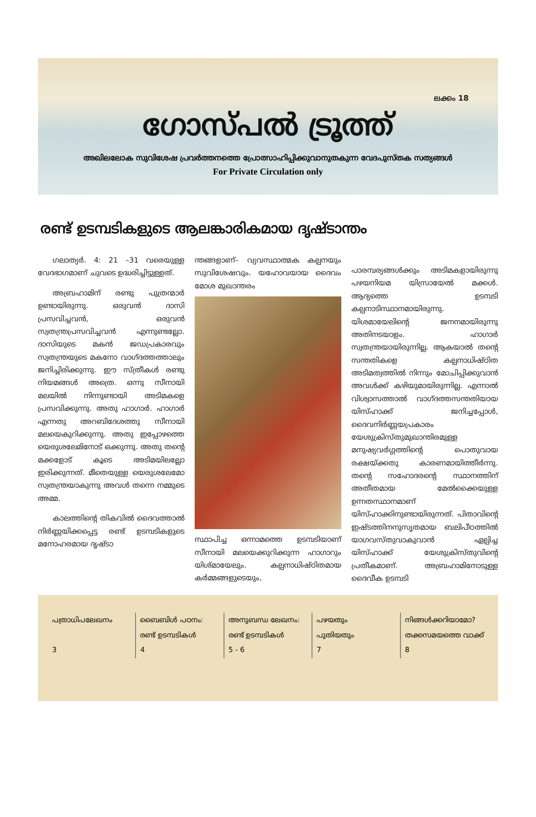ലക്കം 18
ഗോസ്പൽ ട്രൂത്ത്
അഖിലലോക സുവിശേഷ പ്രവർത്തനത്തെ പ്രോത്സാഹിപ്പിക്കുവാനുതകുന്ന വേദപുസ്തക സത്യങ്ങൾ
For Private Circulation only
രണ്ട് ഉടമ്പടികളുടെ ആലങ്കാരികമായ ദൃഷ്ടാന്തം
ഗലാത്യർ. 4: 21 –31 വരെയുള്ള വേദഭാഗമാണ് ചുവടെ ഉദ്ധരിച്ചിട്ടുള്ളത്.
അബ്രഹാമിന് രണ്ടു പുത്രന്മാർ ഉണ്ടായിരുന്നു. ഒരുവൻ ദാസി പ്രസവിച്ചവൻ, ഒരുവൻ സ്വതന്ത്രപ്രസവിച്ചവൻ എന്നുണ്ടല്ലോ. ദാസിയുടെ മകൻ ജഡപ്രകാരവും സ്വതന്ത്രയുടെ മകനോ വാഗ്ദത്തത്താലും ജനിച്ചിരിക്കുന്നു. ഈ സ്ത്രീകൾ രണ്ടു നിയമങ്ങൾ അത്രെ. ഒന്നു സീനായി മലയിൽ നിന്നുണ്ടായി അടിമകളെ പ്രസവിക്കുന്നു. അതു ഹാഗാർ. ഹാഗാർ എന്നതു അറബിദേശത്തു സീനായി മലയെകുറിക്കുന്നു. അതു ഇപ്പോഴത്തെ യെരുശലേമിനോട് ഒക്കുന്നു. അതു തന്റെ മക്കളോട് കൂടെ അടിമയിലല്ലോ ഇരിക്കുന്നത്. മീതെയുള്ള യെരുശലേമോ സ്വതന്ത്രയാകുന്നു അവൾ തന്നെ നമ്മുടെ അമ്മ.
കാലത്തിന്റെ തികവിൽ ദൈവത്താൽ നിർണ്ണയിക്കപ്പെട്ട രണ്ട് ഉടമ്പടികളുടെ മനോഹരമായ ദൃഷ്ടാ
ന്തങ്ങളാണ്– വ്യവസ്ഥാത്മക കല്പനയും സുവിശേഷവും. യഹോവയായ ദൈവം മോശ മുഖാന്തരം
സ്ഥാപിച്ച ഒന്നാമത്തെ ഉടമ്പടിയാണ് സീനായി മലയെക്കുറിക്കുന്ന ഹാഗാറും യിശ്മായേലും. കല്പനാധിഷ്ഠിതമായ കർമ്മങ്ങളുടെയും,
പാരമ്പര്യങ്ങൾക്കും അടിമകളായിരുന്നു പഴയനിയമ യിസ്രായേൽ മക്കൾ. ആദ്യത്തെ ഉടമ്പടി കല്പനാടിസ്ഥാനമായിരുന്നു. യിശമായേലിന്റെ ജനനമായിരുന്നു അതിനടയാളം. ഹാഗാർ സ്വതന്ത്രയായിരുന്നില്ല. ആകയാൽ തന്റെ സന്തതികളെ കല്പനാധിഷ്ഠിത അടിമത്വത്തിൽ നിന്നും മോചിപ്പിക്കുവാൻ അവൾക്ക് കഴിയുമായിരുന്നില്ല. എന്നാൽ വിശ്വാസത്താൽ വാഗ്ദത്തസന്തതിയായ യിസ്ഹാക്ക് ജനിച്ചപ്പോൾ, ദൈവനിർണ്ണയപ്രകാരം യേശുക്രിസ്തുമുഖാന്തിരമുള്ള മനുഷ്യവർഗ്ഗത്തിന്റെ പൊതുവായ രക്ഷയ്ക്കതു കാരണമായിത്തീർന്നു. തന്റെ സഹോദരന്റെ സ്ഥാനത്തിന് അതീതമായ മേൽക്കൈയുള്ള ഉന്നതസ്ഥാനമാണ് യിസ്ഹാക്കിനുണ്ടായിരുന്നത്. പിതാവിന്റെ ഇഷ്ടത്തിനനുസൃതമായ ബലിപീഠത്തിൽ യാഗവസ്തുവാകുവാൻ ഏല്പിച്ച യിസ്ഹാക്ക് യേശുക്രിസ്തുവിന്റെ പ്രതീകമാണ്. അബ്രഹാമിനോടുള്ള ദൈവീക ഉടമ്പടി
പത്രാധിപലേഖനം
3
ബൈബിൾ പഠനം:
രണ്ട് ഉടമ്പടികൾ
4
അനുബന്ധ ലേഖനം:
രണ്ട് ഉടമ്പടികൾ
5 - 6
പഴയതും
പുതിയതും
7
നിങ്ങൾക്കറിയാമോ?
തക്കസമയത്തെ വാക്ക്
8